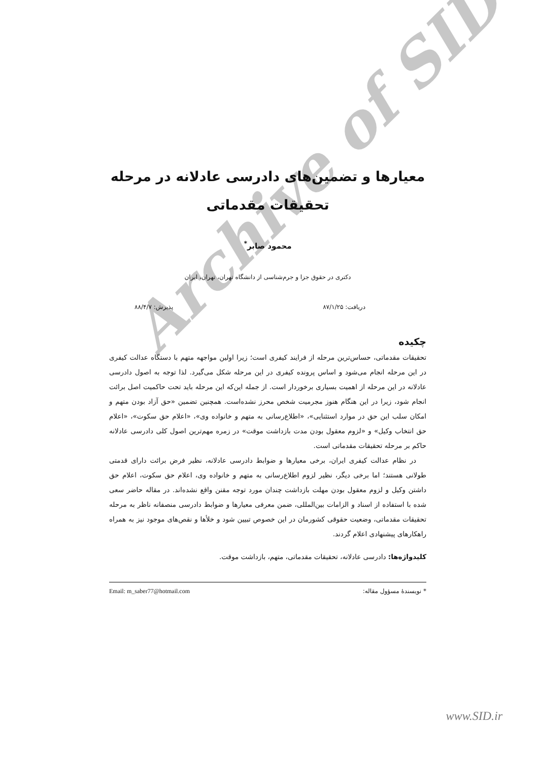معیارها و تضمین‌های دادرسی عادلانه در مرحله تحقیقات مقدماتی
محمود صابر<sup>*</sup>
دکتری در حقوق جزا و جرم‌شناسی از دانشگاه تهران، تهران، ایران
دریافت: ۸۷/۱/۲۵ پذیرش: ۸۸/۴/۷
چکیده
تحقیقات مقدماتی، حساس‌ترین مرحله از فرایند کیفری است؛ زیرا اولین مواجهه متهم با دستگاه عدالت کیفری در این مرحله انجام می‌شود و اساس پرونده کیفری در این مرحله شکل می‌گیرد. لذا توجه به اصول دادرسی عادلانه در این مرحله از اهمیت بسیاری برخوردار است. از جمله این‌که این مرحله باید تحت حاکمیت اصل برائت انجام شود، زیرا در این هنگام هنوز مجرمیت شخص محرز نشده‌است. همچنین تضمین «حق آزاد بودن متهم و امکان سلب این حق در موارد استثنایی»، «اطلاع‌رسانی به متهم و خانواده وی»، «اعلام حق سکوت»، «اعلام حق انتخاب وکیل» و «لزوم معقول بودن مدت بازداشت موقت» در زمره مهم‌ترین اصول کلی دادرسی عادلانه حاکم بر مرحله تحقیقات مقدماتی است.
در نظام عدالت کیفری ایران، برخی معیارها و ضوابط دادرسی عادلانه، نظیر فرض برائت دارای قدمتی طولانی هستند؛ اما برخی دیگر، نظیر لزوم اطلاع‌رسانی به متهم و خانواده وی، اعلام حق سکوت، اعلام حق داشتن وکیل و لزوم معقول بودن مهلت بازداشت چندان مورد توجه مقنن واقع نشده‌اند. در مقاله حاضر سعی شده با استفاده از اسناد و الزامات بین‌المللی، ضمن معرفی معیارها و ضوابط دادرسی منصفانه ناظر به مرحله تحقیقات مقدماتی، وضعیت حقوقی کشورمان در این خصوص تبیین شود و خلأها و نقص‌های موجود نیز به همراه راهکارهای پیشنهادی اعلام گردند.
کلیدواژه‌ها: دادرسی عادلانه، تحقیقات مقدماتی، متهم، بازداشت موقت.
* نویسندهٔ مسؤول مقاله: Email: m_saber77@hotmail.com
Archive of SID
www.SID.ir